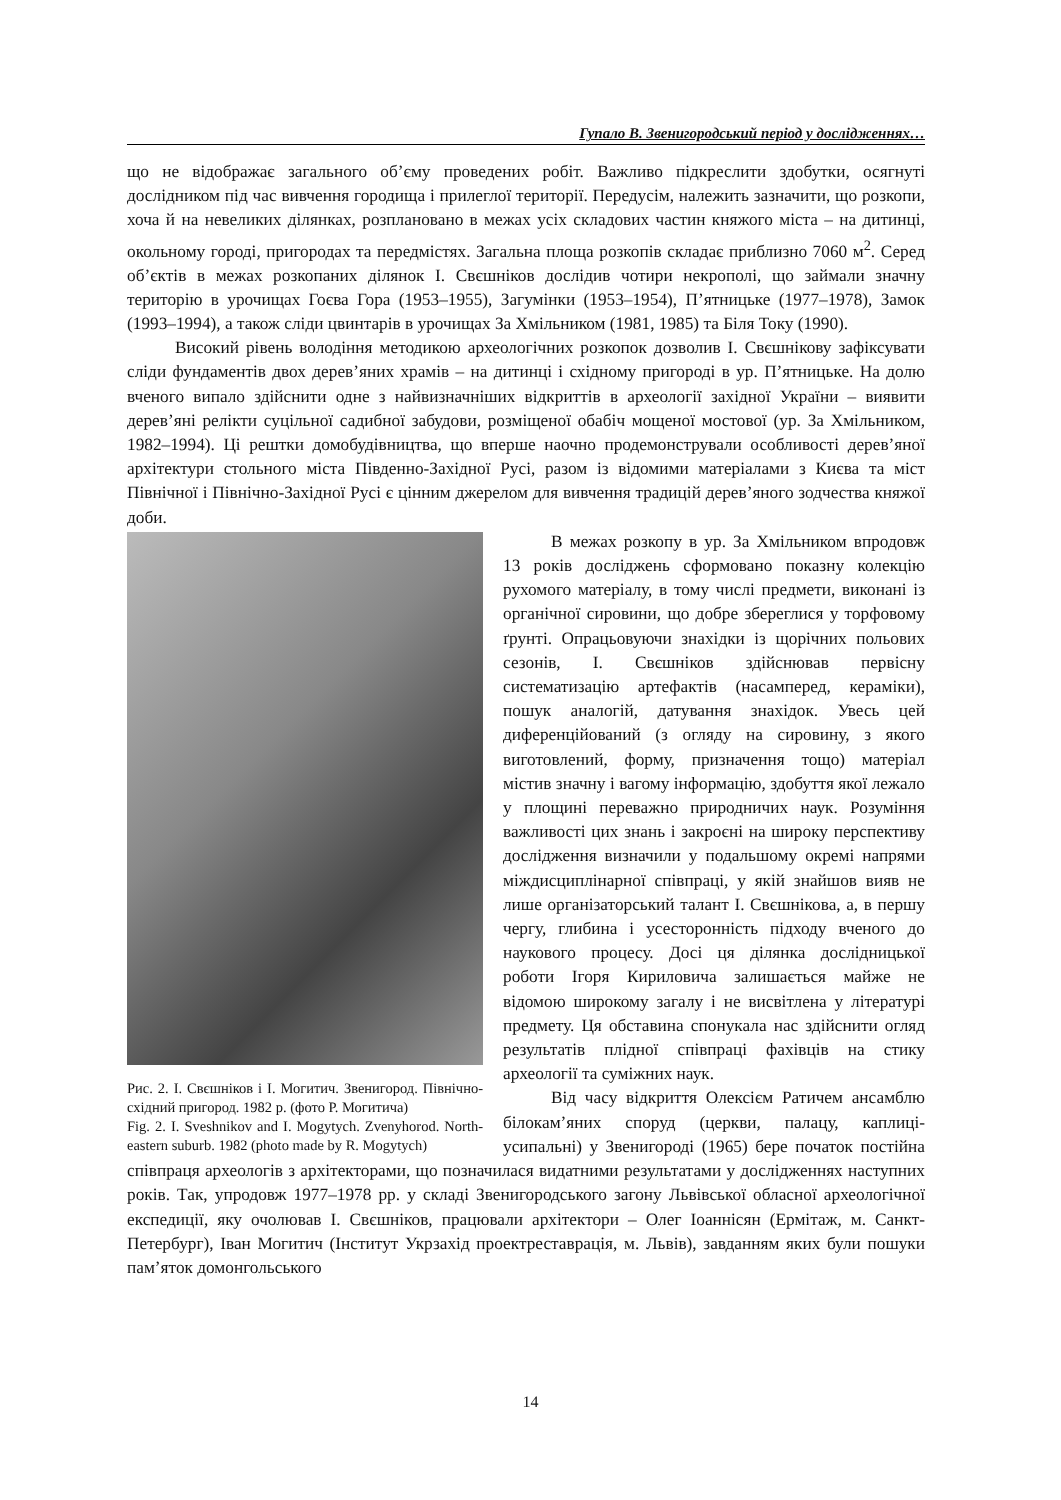Гупало В. Звенигородський період у дослідженнях…
що не відображає загального об’єму проведених робіт. Важливо підкреслити здобутки, осягнуті дослідником під час вивчення городища і прилеглої території. Передусім, належить зазначити, що розкопи, хоча й на невеликих ділянках, розплановано в межах усіх складових частин княжого міста – на дитинці, окольному городі, пригородах та передмістях. Загальна площа розкопів складає приблизно 7060 м<sup>2</sup>. Серед об’єктів в межах розкопаних ділянок І. Свєшніков дослідив чотири некрополі, що займали значну територію в урочищах Гоєва Гора (1953–1955), Загумінки (1953–1954), П’ятницьке (1977–1978), Замок (1993–1994), а також сліди цвинтарів в урочищах За Хмільником (1981, 1985) та Біля Току (1990).
Високий рівень володіння методикою археологічних розкопок дозволив І. Свєшнікову зафіксувати сліди фундаментів двох дерев’яних храмів – на дитинці і східному пригороді в ур. П’ятницьке. На долю вченого випало здійснити одне з найвизначніших відкриттів в археології західної України – виявити дерев’яні релікти суцільної садибної забудови, розміщеної обабіч мощеної мостової (ур. За Хмільником, 1982–1994). Ці рештки домобудівництва, що вперше наочно продемонстрували особливості дерев’яної архітектури стольного міста Південно-Західної Русі, разом із відомими матеріалами з Києва та міст Північної і Північно-Західної Русі є цінним джерелом для вивчення традицій дерев’яного зодчества княжої доби.
Рис. 2. І. Свєшніков і І. Могитич. Звенигород. Північно-східний пригород. 1982 р. (фото Р. Могитича)
Fig. 2. I. Sveshnikov and I. Mogytych. Zvenyhorod. North-eastern suburb. 1982 (photo made by R. Mogytych)
В межах розкопу в ур. За Хмільником впродовж 13 років досліджень сформовано показну колекцію рухомого матеріалу, в тому числі предмети, виконані із органічної сировини, що добре збереглися у торфовому ґрунті. Опрацьовуючи знахідки із щорічних польових сезонів, І. Свєшніков здійснював первісну систематизацію артефактів (насамперед, кераміки), пошук аналогій, датування знахідок. Увесь цей диференційований (з огляду на сировину, з якого виготовлений, форму, призначення тощо) матеріал містив значну і вагому інформацію, здобуття якої лежало у площині переважно природничих наук. Розуміння важливості цих знань і закроєні на широку перспективу дослідження визначили у подальшому окремі напрями міждисциплінарної співпраці, у якій знайшов вияв не лише організаторський талант І. Свєшнікова, а, в першу чергу, глибина і усесторонність підходу вченого до наукового процесу. Досі ця ділянка дослідницької роботи Ігоря Кириловича залишається майже не відомою широкому загалу і не висвітлена у літературі предмету. Ця обставина спонукала нас здійснити огляд результатів плідної співпраці фахівців на стику археології та суміжних наук.
Від часу відкриття Олексієм Ратичем ансамблю білокам’яних споруд (церкви, палацу, каплиці-усипальні) у Звенигороді (1965) бере початок постійна співпраця археологів з архітекторами, що позначилася видатними результатами у дослідженнях наступних років. Так, упродовж 1977–1978 рр. у складі Звенигородського загону Львівської обласної археологічної експедиції, яку очолював І. Свєшніков, працювали архітектори – Олег Іоаннісян (Ермітаж, м. Санкт-Петербург), Іван Могитич (Інститут Укрзахід проектреставрація, м. Львів), завданням яких були пошуки пам’яток домонгольського
14